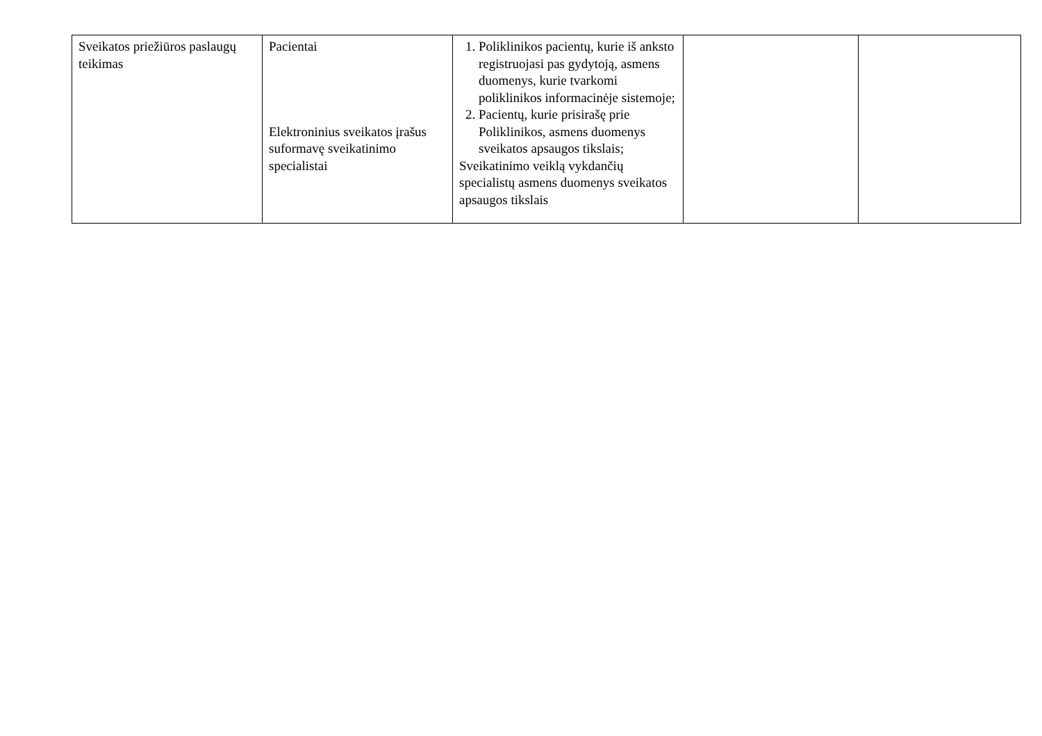| Sveikatos priežiūros paslaugų teikimas | Pacientai Elektroninius sveikatos įrašus suformavę sveikatinimo specialistai | 1. Poliklinikos pacientų, kurie iš anksto registruojasi pas gydytoją, asmens duomenys, kurie tvarkomi poliklinikos informacinėje sistemoje; 2. Pacientų, kurie prisirašę prie Poliklinikos, asmens duomenys sveikatos apsaugos tikslais; Sveikatinimo veiklą vykdančių specialistų asmens duomenys sveikatos apsaugos tikslais | | |